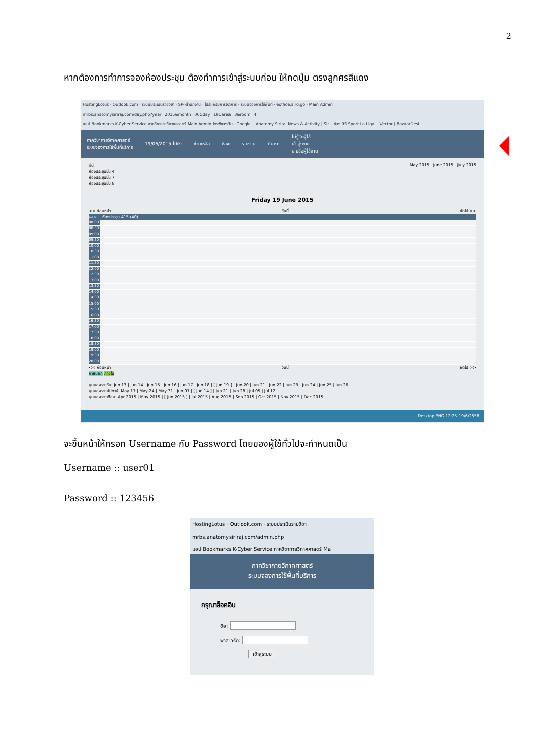2
หากต้องการทำการจองห้องประชุม ต้องทำการเข้าสู่ระบบก่อน ให้กดปุ่ม ตรงลูกศรสีแดง
HostingLotus · Outlook.com · ระบบประเมินรายวิชา · SP--สำนักงาน · โปรแกรมการจัดการ · ระบบจองการใช้พื้นที่ · eoffice.alro.go · Main Admin
mrbs.anatomysiriraj.com/day.php?year=2015&month=06&day=19&area=3&room=4
แอป Bookmarks K-Cyber Service ภาควิชากายวิภาคศาสตร์ Main Admin ไดรฟ์ของฉัน - Google... Anatomy Siriraj News & Activity | Sir... ช่อง RS Sport La Liga... Vector | BazaarDesi...
ภาควิชากายวิภาคศาสตร์
ระบบจองการใช้พื้นที่บริการ
19/06/2015 ไปยัง ช่วยเหลือ ห้อง รายงาน ค้นหา:
ไม่รู้จักผู้ใช้
เข้าสู่ระบบ
รายชื่อผู้ใช้งาน
ที่นี่
ห้องประชุมชั้น 4
ห้องประชุมชั้น 7
ห้องประชุมชั้น 8
May 2015 June 2015 July 2015
Friday 19 June 2015
<< ก่อนหน้า วันนี้ ถัดไป >>
เวลา: ห้องประชุม 415 (40)
08:00
08:30
09:00
09:30
10:00
10:30
11:00
11:30
12:00
12:30
13:00
13:30
14:00
14:30
15:00
15:30
16:00
16:30
17:00
17:30
18:00
18:30
19:00
19:30
20:00
<< ก่อนหน้า วันนี้ ถัดไป >>
ภายนอก ภายใน
มุมมองรายวัน: Jun 13 | Jun 14 | Jun 15 | Jun 16 | Jun 17 | Jun 18 | [ Jun 19 ] | Jun 20 | Jun 21 | Jun 22 | Jun 23 | Jun 24 | Jun 25 | Jun 26
มุมมองรายสัปดาห์: May 17 | May 24 | May 31 | Jun 07 | [ Jun 14 ] | Jun 21 | Jun 28 | Jul 05 | Jul 12
มุมมองรายเดือน: Apr 2015 | May 2015 | [ Jun 2015 ] | Jul 2015 | Aug 2015 | Sep 2015 | Oct 2015 | Nov 2015 | Dec 2015
Desktop ENG 12:25 19/6/2558
จะขึ้นหน้าให้กรอก Username กับ Password โดยของผู้ใช้ทั่วไปจะกำหนดเป็น
Username :: user01
Password :: 123456
HostingLotus · Outlook.com · ระบบประเมินรายวิชา
mrbs.anatomysiriraj.com/admin.php
แอป Bookmarks K-Cyber Service ภาควิชากายวิภาคศาสตร์ Ma
ภาควิชากายวิภาคศาสตร์
ระบบจองการใช้พื้นที่บริการ
กรุณาล็อคอิน
ชื่อ:
พาสเวิร์ด:
เข้าสู่ระบบ